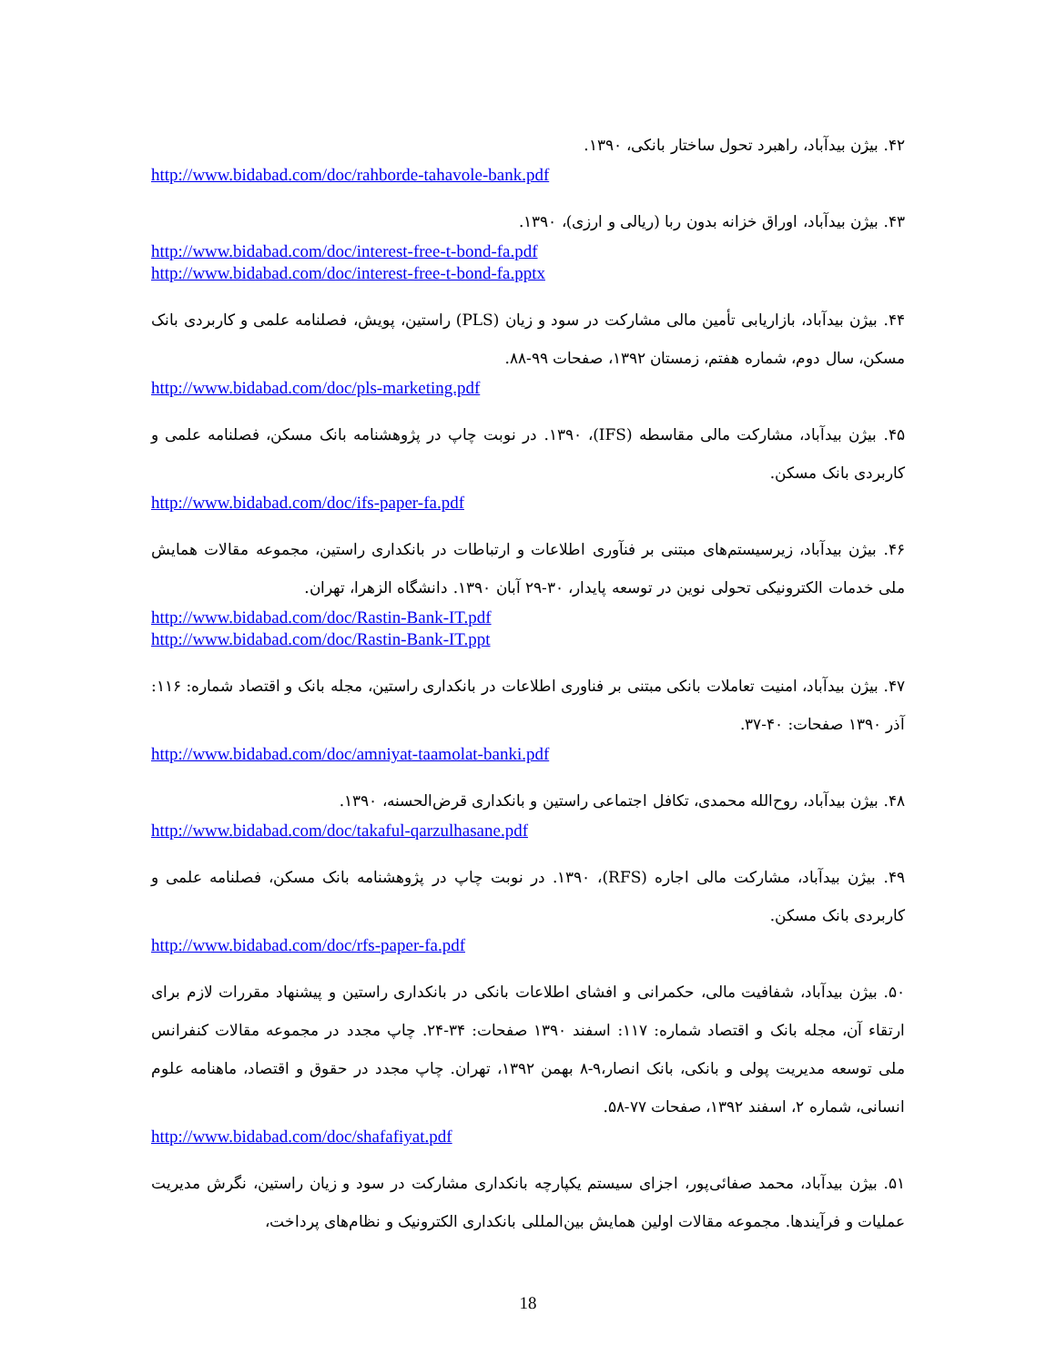۴۲. بیژن بیدآباد، راهبرد تحول ساختار بانکی، ۱۳۹۰.
http://www.bidabad.com/doc/rahborde-tahavole-bank.pdf
۴۳. بیژن بیدآباد، اوراق خزانه بدون ربا (ریالی و ارزی)، ۱۳۹۰.
http://www.bidabad.com/doc/interest-free-t-bond-fa.pdf
http://www.bidabad.com/doc/interest-free-t-bond-fa.pptx
۴۴. بیژن بیدآباد، بازاریابی تأمین مالی مشارکت در سود و زیان (PLS) راستین، پویش، فصلنامه علمی و کاربردی بانک مسکن، سال دوم، شماره هفتم، زمستان ۱۳۹۲، صفحات ۹۹-۸۸.
http://www.bidabad.com/doc/pls-marketing.pdf
۴۵. بیژن بیدآباد، مشارکت مالی مقاسطه (IFS)، ۱۳۹۰. در نوبت چاپ در پژوهشنامه بانک مسکن، فصلنامه علمی و کاربردی بانک مسکن.
http://www.bidabad.com/doc/ifs-paper-fa.pdf
۴۶. بیژن بیدآباد، زیرسیستم‌های مبتنی بر فنآوری اطلاعات و ارتباطات در بانکداری راستین، مجموعه مقالات همایش ملی خدمات الکترونیکی تحولی نوین در توسعه پایدار، ۳۰-۲۹ آبان ۱۳۹۰. دانشگاه الزهرا، تهران.
http://www.bidabad.com/doc/Rastin-Bank-IT.pdf
http://www.bidabad.com/doc/Rastin-Bank-IT.ppt
۴۷. بیژن بیدآباد، امنیت تعاملات بانکی مبتنی بر فناوری اطلاعات در بانکداری راستین، مجله بانک و اقتصاد شماره: ۱۱۶: آذر ۱۳۹۰ صفحات: ۴۰-۳۷.
http://www.bidabad.com/doc/amniyat-taamolat-banki.pdf
۴۸. بیژن بیدآباد، روح‌الله محمدی، تکافل اجتماعی راستین و بانکداری قرض‌الحسنه، ۱۳۹۰.
http://www.bidabad.com/doc/takaful-qarzulhasane.pdf
۴۹. بیژن بیدآباد، مشارکت مالی اجاره (RFS)، ۱۳۹۰. در نوبت چاپ در پژوهشنامه بانک مسکن، فصلنامه علمی و کاربردی بانک مسکن.
http://www.bidabad.com/doc/rfs-paper-fa.pdf
۵۰. بیژن بیدآباد، شفافیت مالی، حکمرانی و افشای اطلاعات بانکی در بانکداری راستین و پیشنهاد مقررات لازم برای ارتقاء آن، مجله بانک و اقتصاد شماره: ۱۱۷: اسفند ۱۳۹۰ صفحات: ۳۴-۲۴. چاپ مجدد در مجموعه مقالات کنفرانس ملی توسعه مدیریت پولی و بانکی، بانک انصار،۹-۸ بهمن ۱۳۹۲، تهران. چاپ مجدد در حقوق و اقتصاد، ماهنامه علوم انسانی، شماره ۲، اسفند ۱۳۹۲، صفحات ۷۷-۵۸.
http://www.bidabad.com/doc/shafafiyat.pdf
۵۱. بیژن بیدآباد، محمد صفائی‌پور، اجزای سیستم یکپارچه بانکداری مشارکت در سود و زیان راستین، نگرش مدیریت عملیات و فرآیندها. مجموعه مقالات اولین همایش بین‌المللی بانکداری الکترونیک و نظام‌های پرداخت،
18